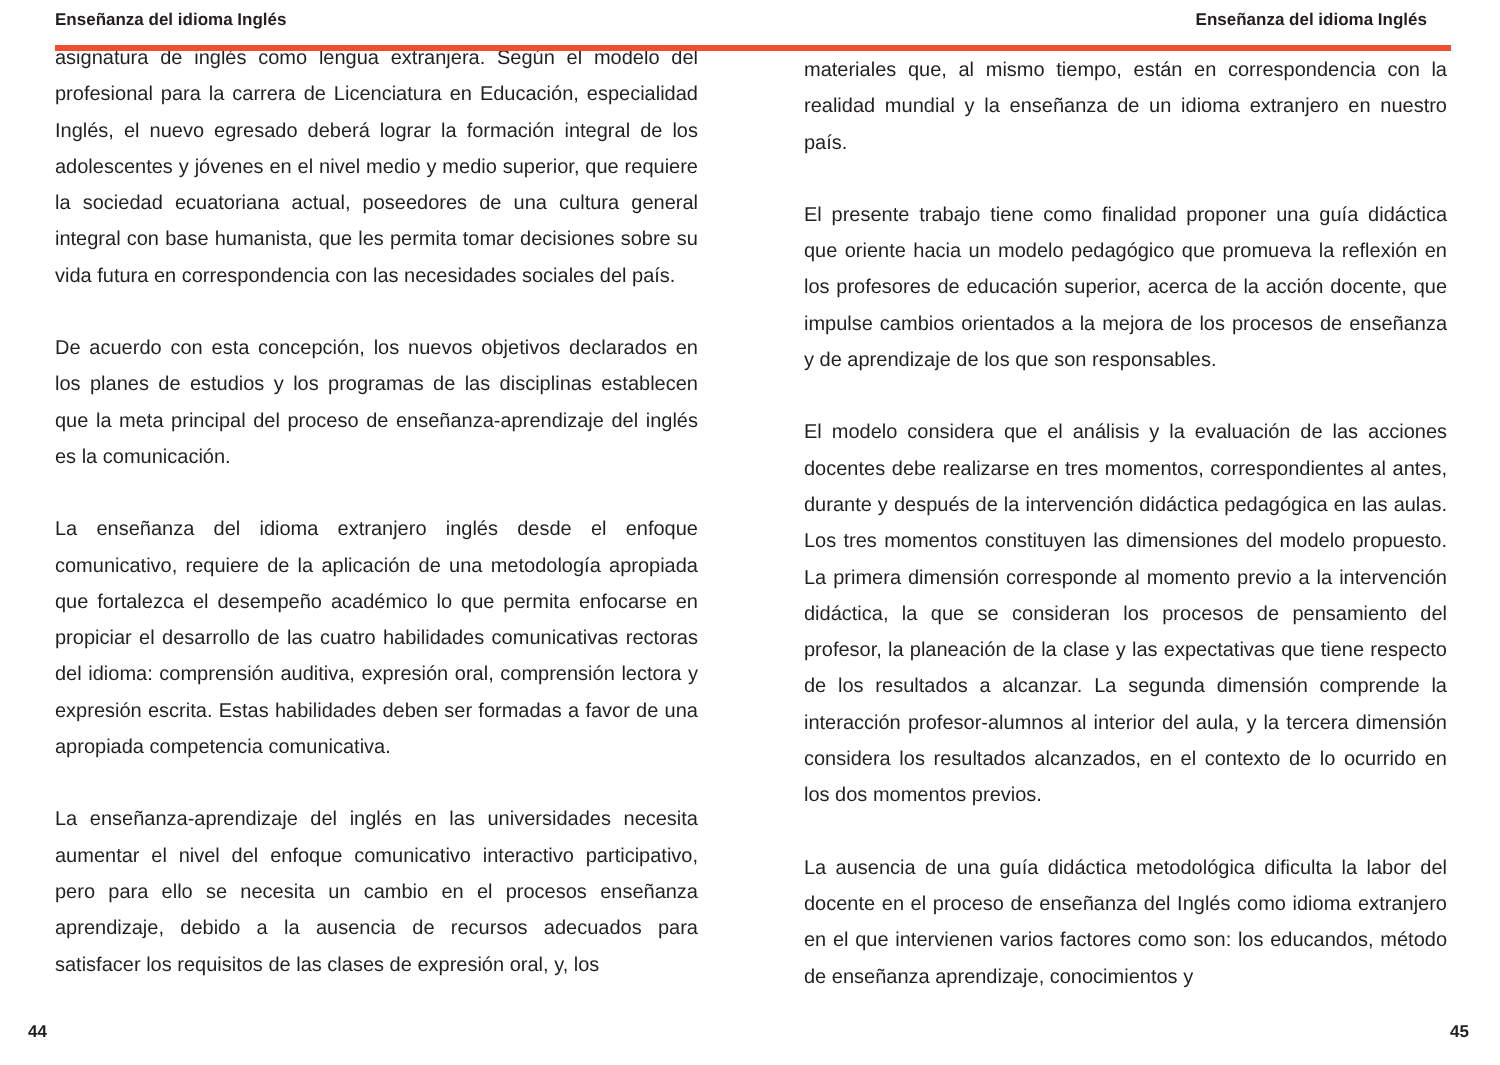Enseñanza del idioma Inglés Enseñanza del idioma Inglés
asignatura de inglés como lengua extranjera. Según el modelo del profesional para la carrera de Licenciatura en Educación, especialidad Inglés, el nuevo egresado deberá lograr la formación integral de los adolescentes y jóvenes en el nivel medio y medio superior, que requiere la sociedad ecuatoriana actual, poseedores de una cultura general integral con base humanista, que les permita tomar decisiones sobre su vida futura en correspondencia con las necesidades sociales del país.
De acuerdo con esta concepción, los nuevos objetivos declarados en los planes de estudios y los programas de las disciplinas establecen que la meta principal del proceso de enseñanza-aprendizaje del inglés es la comunicación.
La enseñanza del idioma extranjero inglés desde el enfoque comunicativo, requiere de la aplicación de una metodología apropiada que fortalezca el desempeño académico lo que permita enfocarse en propiciar el desarrollo de las cuatro habilidades comunicativas rectoras del idioma: comprensión auditiva, expresión oral, comprensión lectora y expresión escrita. Estas habilidades deben ser formadas a favor de una apropiada competencia comunicativa.
La enseñanza-aprendizaje del inglés en las universidades necesita aumentar el nivel del enfoque comunicativo interactivo participativo, pero para ello se necesita un cambio en el procesos enseñanza aprendizaje, debido a la ausencia de recursos adecuados para satisfacer los requisitos de las clases de expresión oral, y, los
materiales que, al mismo tiempo, están en correspondencia con la realidad mundial y la enseñanza de un idioma extranjero en nuestro país.
El presente trabajo tiene como finalidad proponer una guía didáctica que oriente hacia un modelo pedagógico que promueva la reflexión en los profesores de educación superior, acerca de la acción docente, que impulse cambios orientados a la mejora de los procesos de enseñanza y de aprendizaje de los que son responsables.
El modelo considera que el análisis y la evaluación de las acciones docentes debe realizarse en tres momentos, correspondientes al antes, durante y después de la intervención didáctica pedagógica en las aulas. Los tres momentos constituyen las dimensiones del modelo propuesto. La primera dimensión corresponde al momento previo a la intervención didáctica, la que se consideran los procesos de pensamiento del profesor, la planeación de la clase y las expectativas que tiene respecto de los resultados a alcanzar. La segunda dimensión comprende la interacción profesor-alumnos al interior del aula, y la tercera dimensión considera los resultados alcanzados, en el contexto de lo ocurrido en los dos momentos previos.
La ausencia de una guía didáctica metodológica dificulta la labor del docente en el proceso de enseñanza del Inglés como idioma extranjero en el que intervienen varios factores como son: los educandos, método de enseñanza aprendizaje, conocimientos y
44 45